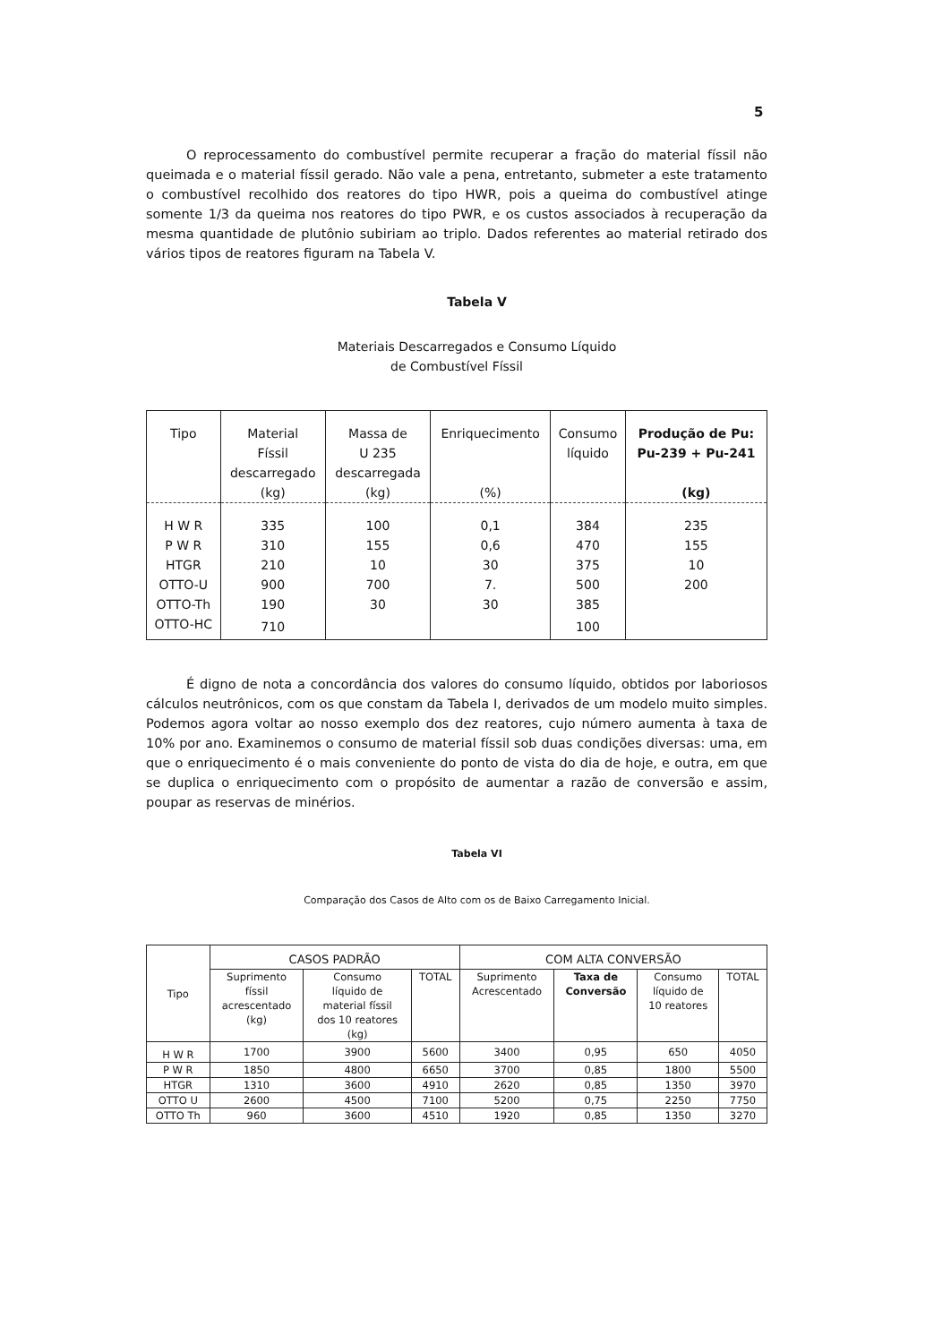5
O reprocessamento do combustível permite recuperar a fração do material físsil não queimada e o material físsil gerado. Não vale a pena, entretanto, submeter a este tratamento o combustível recolhido dos reatores do tipo HWR, pois a queima do combustível atinge somente 1/3 da queima nos reatores do tipo PWR, e os custos associados à recuperação da mesma quantidade de plutônio subiriam ao triplo. Dados referentes ao material retirado dos vários tipos de reatores figuram na Tabela V.
Tabela V
Materiais Descarregados e Consumo Líquido
de Combustível Físsil
| Tipo | Material Físsil descarregado (kg) | Massa de U 235 descarregada (kg) | Enriquecimento (%) | Consumo líquido | Produção de Pu: Pu-239 + Pu-241 (kg) |
| --- | --- | --- | --- | --- | --- |
| H W R | 335 | 100 | 0,1 | 384 | 235 |
| P W R | 310 | 155 | 0,6 | 470 | 155 |
| HTGR | 210 | 10 | 30 | 375 | 10 |
| OTTO-U | 900 | 700 | 7. | 500 | 200 |
| OTTO-Th | 190 | 30 | 30 | 385 | |
| OTTO-HC | 710 | | | 100 | |
É digno de nota a concordância dos valores do consumo líquido, obtidos por laboriosos cálculos neutrônicos, com os que constam da Tabela I, derivados de um modelo muito simples. Podemos agora voltar ao nosso exemplo dos dez reatores, cujo número aumenta à taxa de 10% por ano. Examinemos o consumo de material físsil sob duas condições diversas: uma, em que o enriquecimento é o mais conveniente do ponto de vista do dia de hoje, e outra, em que se duplica o enriquecimento com o propósito de aumentar a razão de conversão e assim, poupar as reservas de minérios.
Tabela VI
Comparação dos Casos de Alto com os de Baixo Carregamento Inicial.
| Tipo | CASOS PADRÃO | | | COM ALTA CONVERSÃO | | | |
| --- | --- | --- | --- | --- | --- | --- | --- |
| | Suprimento físsil acrescentado (kg) | Consumo líquido de material físsil dos 10 reatores (kg) | TOTAL | Suprimento Acrescentado | Taxa de Conversão | Consumo líquido de 10 reatores | TOTAL |
| H W R | 1700 | 3900 | 5600 | 3400 | 0,95 | 650 | 4050 |
| P W R | 1850 | 4800 | 6650 | 3700 | 0,85 | 1800 | 5500 |
| HTGR | 1310 | 3600 | 4910 | 2620 | 0,85 | 1350 | 3970 |
| OTTO U | 2600 | 4500 | 7100 | 5200 | 0,75 | 2250 | 7750 |
| OTTO Th | 960 | 3600 | 4510 | 1920 | 0,85 | 1350 | 3270 |